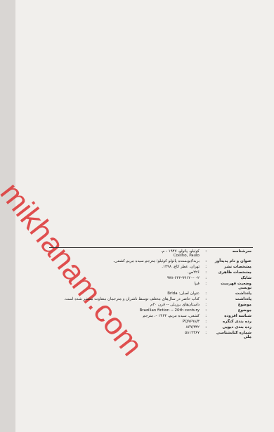mikhanam.com
| سرشناسه | : | کوئیلو، پائولو، ۱۹۴۷ - م. Coelho, Paulo |
| عنوان و نام پدیدآور | : | بریدا/نویسنده پائولو کوئیلو؛ مترجم سیده مریم کشفی. |
| مشخصات نشر | : | تهران، عطر کاج، ۱۳۹۸. |
| مشخصات ظاهری | : | ۲۲۶ص. |
| شابک | : | ۹۷۸-۶۲۲-۹۹۱۲۰-۰-۲ |
| وضعیت فهرست نویسی | : | فیپا |
| یادداشت | : | عنوان اصلی: Brida |
| یادداشت | : | کتاب حاضر در سال‌های مختلف توسط ناشران و مترجمان متفاوت منتشر شده است. |
| موضوع | : | داستان‌های برزیلی -- قرن ۲۰م |
| موضوع | : | Brazilian fiction -- 20th century |
| شناسه افزوده | : | کشفی، سیده مریم، ۱۳۶۴ -، مترجم |
| رده بندی کنگره | : | PQ۹۶۹۸/۳ |
| رده بندی دیویی | : | ۸۶۹/۳۴۲ |
| شماره کتابشناسی ملی | : | ۵۸۱۲۳۶۷ |